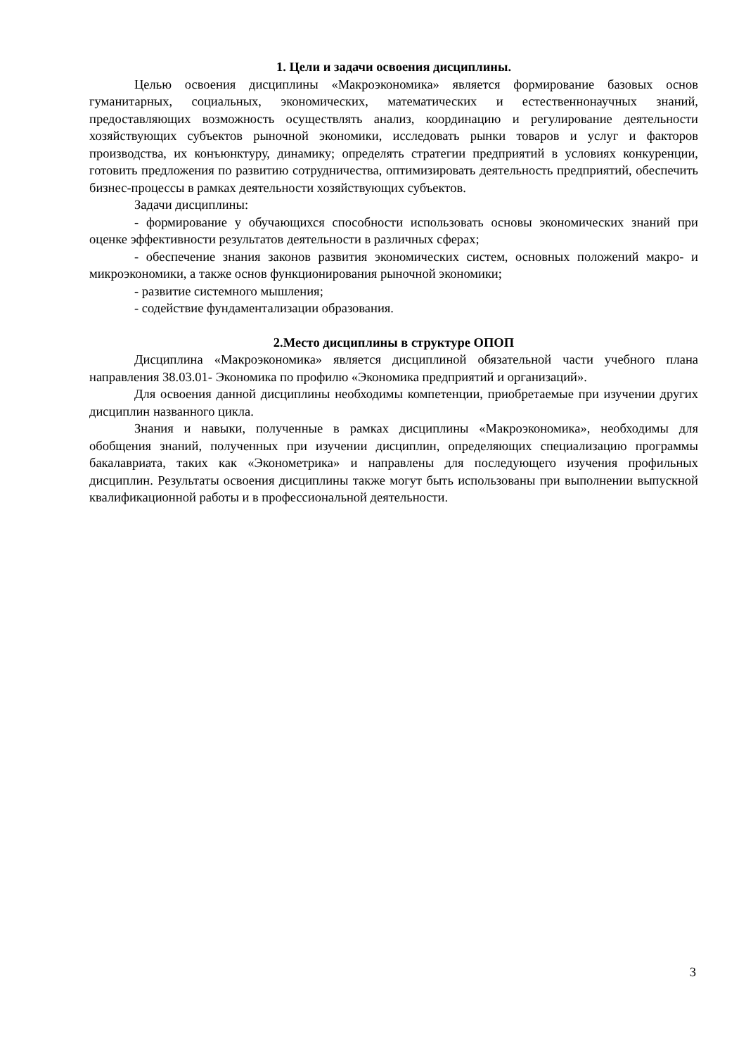1. Цели и задачи освоения дисциплины.
Целью освоения дисциплины «Макроэкономика» является формирование базовых основ гуманитарных, социальных, экономических, математических и естественнонаучных знаний, предоставляющих возможность осуществлять анализ, координацию и регулирование деятельности хозяйствующих субъектов рыночной экономики, исследовать рынки товаров и услуг и факторов производства, их конъюнктуру, динамику; определять стратегии предприятий в условиях конкуренции, готовить предложения по развитию сотрудничества, оптимизировать деятельность предприятий, обеспечить бизнес-процессы в рамках деятельности хозяйствующих субъектов.
Задачи дисциплины:
- формирование у обучающихся способности использовать основы экономических знаний при оценке эффективности результатов деятельности в различных сферах;
- обеспечение знания законов развития экономических систем, основных положений макро- и микроэкономики, а также основ функционирования рыночной экономики;
- развитие системного мышления;
- содействие фундаментализации образования.
2.Место дисциплины в структуре ОПОП
Дисциплина «Макроэкономика» является дисциплиной обязательной части учебного плана направления 38.03.01- Экономика по профилю «Экономика предприятий и организаций».
Для освоения данной дисциплины необходимы компетенции, приобретаемые при изучении других дисциплин названного цикла.
Знания и навыки, полученные в рамках дисциплины «Макроэкономика», необходимы для обобщения знаний, полученных при изучении дисциплин, определяющих специализацию программы бакалавриата, таких как «Эконометрика» и направлены для последующего изучения профильных дисциплин. Результаты освоения дисциплины также могут быть использованы при выполнении выпускной квалификационной работы и в профессиональной деятельности.
3